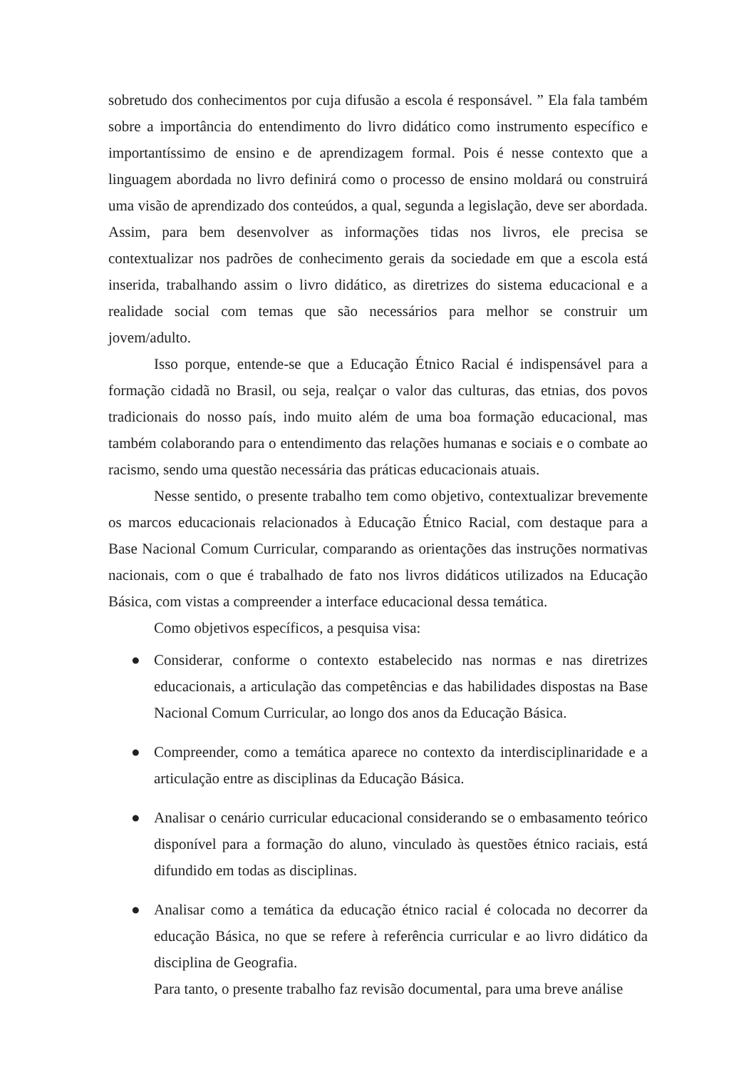sobretudo dos conhecimentos por cuja difusão a escola é responsável. ” Ela fala também sobre a importância do entendimento do livro didático como instrumento específico e importantíssimo de ensino e de aprendizagem formal. Pois é nesse contexto que a linguagem abordada no livro definirá como o processo de ensino moldará ou construirá uma visão de aprendizado dos conteúdos, a qual, segunda a legislação, deve ser abordada. Assim, para bem desenvolver as informações tidas nos livros, ele precisa se contextualizar nos padrões de conhecimento gerais da sociedade em que a escola está inserida, trabalhando assim o livro didático, as diretrizes do sistema educacional e a realidade social com temas que são necessários para melhor se construir um jovem/adulto.
Isso porque, entende-se que a Educação Étnico Racial é indispensável para a formação cidadã no Brasil, ou seja, realçar o valor das culturas, das etnias, dos povos tradicionais do nosso país, indo muito além de uma boa formação educacional, mas também colaborando para o entendimento das relações humanas e sociais e o combate ao racismo, sendo uma questão necessária das práticas educacionais atuais.
Nesse sentido, o presente trabalho tem como objetivo, contextualizar brevemente os marcos educacionais relacionados à Educação Étnico Racial, com destaque para a Base Nacional Comum Curricular, comparando as orientações das instruções normativas nacionais, com o que é trabalhado de fato nos livros didáticos utilizados na Educação Básica, com vistas a compreender a interface educacional dessa temática.
Como objetivos específicos, a pesquisa visa:
● Considerar, conforme o contexto estabelecido nas normas e nas diretrizes educacionais, a articulação das competências e das habilidades dispostas na Base Nacional Comum Curricular, ao longo dos anos da Educação Básica.
● Compreender, como a temática aparece no contexto da interdisciplinaridade e a articulação entre as disciplinas da Educação Básica.
● Analisar o cenário curricular educacional considerando se o embasamento teórico disponível para a formação do aluno, vinculado às questões étnico raciais, está difundido em todas as disciplinas.
● Analisar como a temática da educação étnico racial é colocada no decorrer da educação Básica, no que se refere à referência curricular e ao livro didático da disciplina de Geografia.
Para tanto, o presente trabalho faz revisão documental, para uma breve análise